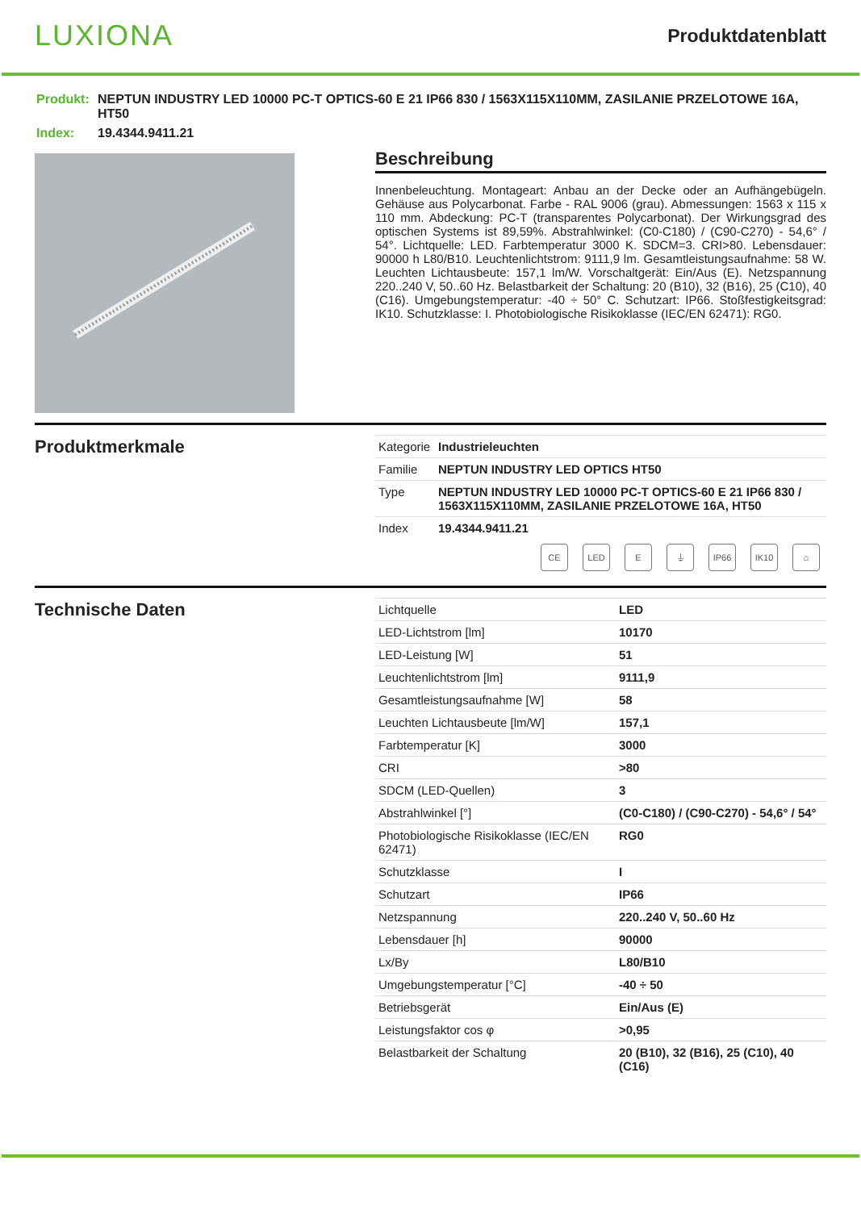LUXIONA
Produktdatenblatt
| Produkt: | NEPTUN INDUSTRY LED 10000 PC-T OPTICS-60 E 21 IP66 830 / 1563X115X110MM, ZASILANIE PRZELOTOWE 16A, HT50 |
| Index: | 19.4344.9411.21 |
Beschreibung
Innenbeleuchtung. Montageart: Anbau an der Decke oder an Aufhängebügeln. Gehäuse aus Polycarbonat. Farbe - RAL 9006 (grau). Abmessungen: 1563 x 115 x 110 mm. Abdeckung: PC-T (transparentes Polycarbonat). Der Wirkungsgrad des optischen Systems ist 89,59%. Abstrahlwinkel: (C0-C180) / (C90-C270) - 54,6° / 54°. Lichtquelle: LED. Farbtemperatur 3000 K. SDCM=3. CRI>80. Lebensdauer: 90000 h L80/B10. Leuchtenlichtstrom: 9111,9 lm. Gesamtleistungsaufnahme: 58 W. Leuchten Lichtausbeute: 157,1 lm/W. Vorschaltgerät: Ein/Aus (E). Netzspannung 220..240 V, 50..60 Hz. Belastbarkeit der Schaltung: 20 (B10), 32 (B16), 25 (C10), 40 (C16). Umgebungstemperatur: -40 ÷ 50° C. Schutzart: IP66. Stoßfestigkeitsgrad: IK10. Schutzklasse: I. Photobiologische Risikoklasse (IEC/EN 62471): RG0.
Produktmerkmale
| Kategorie | Industrieleuchten |
| Familie | NEPTUN INDUSTRY LED OPTICS HT50 |
| Type | NEPTUN INDUSTRY LED 10000 PC-T OPTICS-60 E 21 IP66 830 / 1563X115X110MM, ZASILANIE PRZELOTOWE 16A, HT50 |
| Index | 19.4344.9411.21 |
CE LED E ⏚ IP66 IK10 ⌂
Technische Daten
| Lichtquelle | LED |
| LED-Lichtstrom [lm] | 10170 |
| LED-Leistung [W] | 51 |
| Leuchtenlichtstrom [lm] | 9111,9 |
| Gesamtleistungsaufnahme [W] | 58 |
| Leuchten Lichtausbeute [lm/W] | 157,1 |
| Farbtemperatur [K] | 3000 |
| CRI | >80 |
| SDCM (LED-Quellen) | 3 |
| Abstrahlwinkel [°] | (C0-C180) / (C90-C270) - 54,6° / 54° |
| Photobiologische Risikoklasse (IEC/EN 62471) | RG0 |
| Schutzklasse | I |
| Schutzart | IP66 |
| Netzspannung | 220..240 V, 50..60 Hz |
| Lebensdauer [h] | 90000 |
| Lx/By | L80/B10 |
| Umgebungstemperatur [°C] | -40 ÷ 50 |
| Betriebsgerät | Ein/Aus (E) |
| Leistungsfaktor cos φ | >0,95 |
| Belastbarkeit der Schaltung | 20 (B10), 32 (B16), 25 (C10), 40 (C16) |